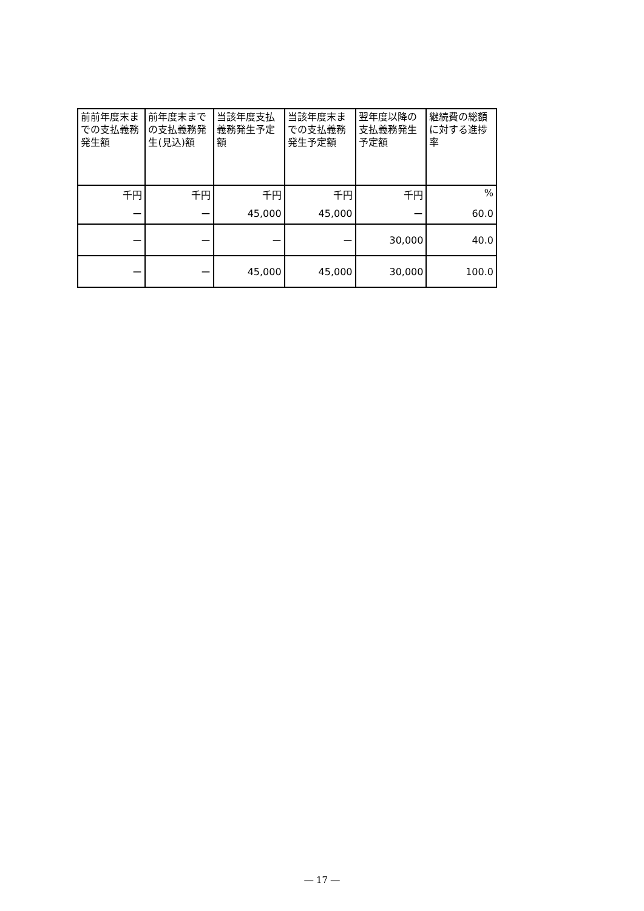| 前前年度末までの支払義務発生額 | 前年度末までの支払義務発生(見込)額 | 当該年度支払義務発生予定額 | 当該年度末までの支払義務発生予定額 | 翌年度以降の支払義務発生予定額 | 継続費の総額に対する進捗率 |
| --- | --- | --- | --- | --- | --- |
| 千円 | 千円 | 千円 | 千円 | 千円 | % |
| ー | ー | 45,000 | 45,000 | ー | 60.0 |
| ー | ー | ー | ー | 30,000 | 40.0 |
| ー | ー | 45,000 | 45,000 | 30,000 | 100.0 |
― 17 ―